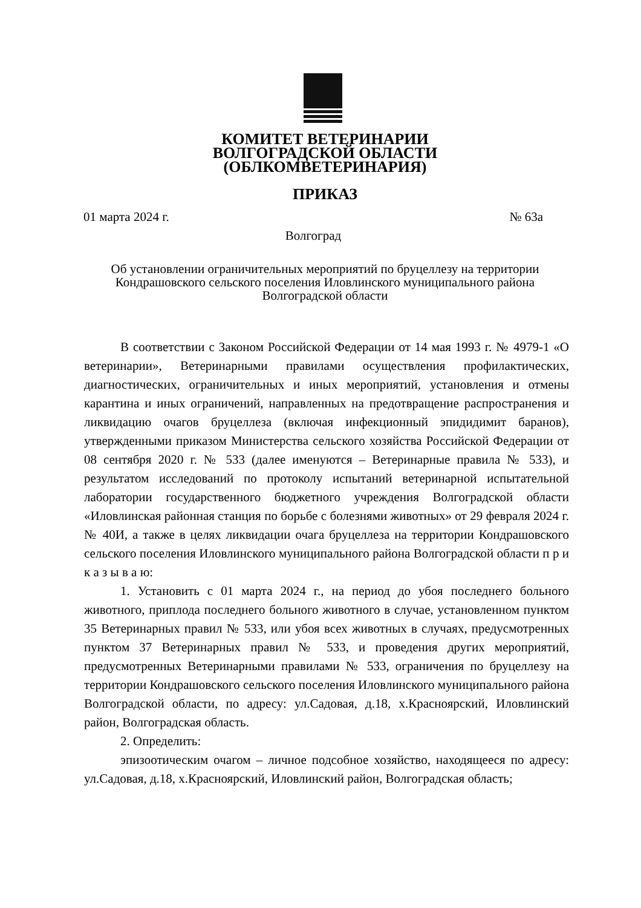КОМИТЕТ ВЕТЕРИНАРИИ
ВОЛГОГРАДСКОЙ ОБЛАСТИ
(ОБЛКОМВЕТЕРИНАРИЯ)
ПРИКАЗ
01 марта 2024 г. № 63а
Волгоград
Об установлении ограничительных мероприятий по бруцеллезу на территории Кондрашовского сельского поселения Иловлинского муниципального района Волгоградской области
В соответствии с Законом Российской Федерации от 14 мая 1993 г. № 4979-1 «О ветеринарии», Ветеринарными правилами осуществления профилактических, диагностических, ограничительных и иных мероприятий, установления и отмены карантина и иных ограничений, направленных на предотвращение распространения и ликвидацию очагов бруцеллеза (включая инфекционный эпидидимит баранов), утвержденными приказом Министерства сельского хозяйства Российской Федерации от 08 сентября 2020 г. № 533 (далее именуются – Ветеринарные правила № 533), и результатом исследований по протоколу испытаний ветеринарной испытательной лаборатории государственного бюджетного учреждения Волгоградской области «Иловлинская районная станция по борьбе с болезнями животных» от 29 февраля 2024 г. № 40И, а также в целях ликвидации очага бруцеллеза на территории Кондрашовского сельского поселения Иловлинского муниципального района Волгоградской области п р и к а з ы в а ю:
1. Установить с 01 марта 2024 г., на период до убоя последнего больного животного, приплода последнего больного животного в случае, установленном пунктом 35 Ветеринарных правил № 533, или убоя всех животных в случаях, предусмотренных пунктом 37 Ветеринарных правил № 533, и проведения других мероприятий, предусмотренных Ветеринарными правилами № 533, ограничения по бруцеллезу на территории Кондрашовского сельского поселения Иловлинского муниципального района Волгоградской области, по адресу: ул.Садовая, д.18, х.Красноярский, Иловлинский район, Волгоградская область.
2. Определить:
эпизоотическим очагом – личное подсобное хозяйство, находящееся по адресу: ул.Садовая, д.18, х.Красноярский, Иловлинский район, Волгоградская область;